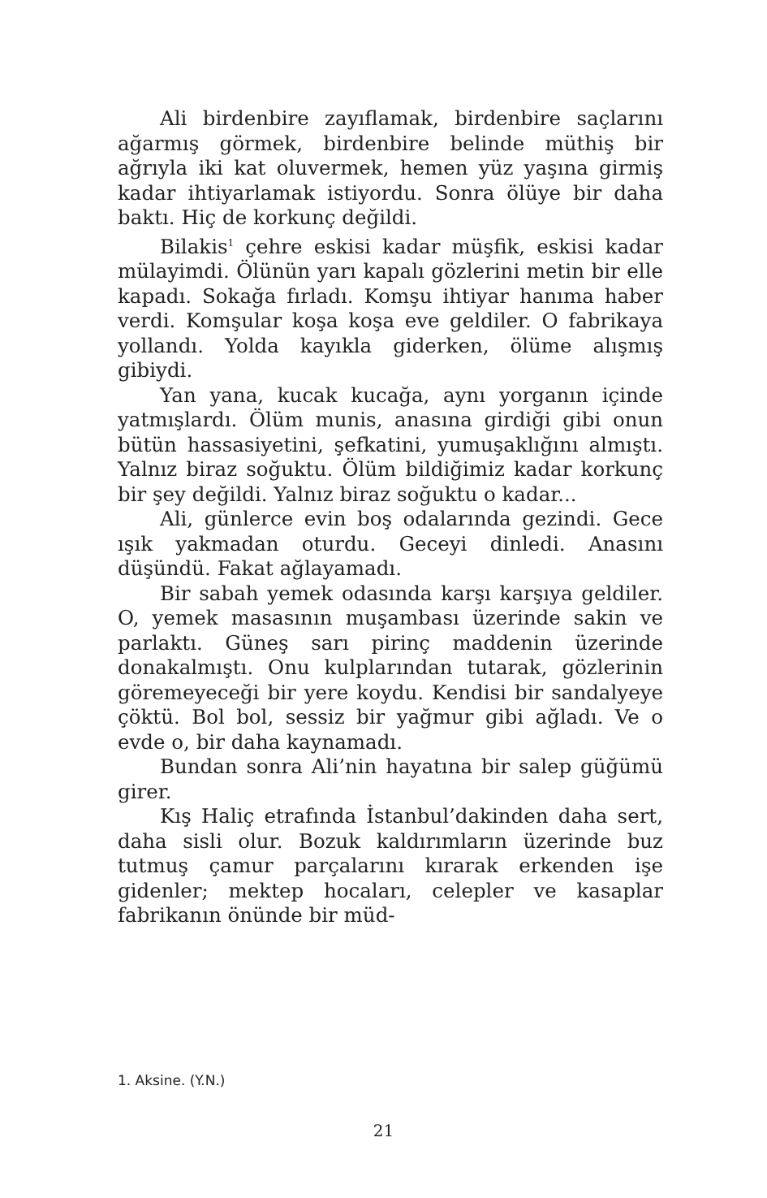Ali birdenbire zayıflamak, birdenbire saçlarını ağarmış görmek, birdenbire belinde müthiş bir ağrıyla iki kat oluvermek, hemen yüz yaşına girmiş kadar ihtiyarlamak istiyordu. Sonra ölüye bir daha baktı. Hiç de korkunç değildi.
Bilakis<sup>1</sup> çehre eskisi kadar müşfik, eskisi kadar mülayimdi. Ölünün yarı kapalı gözlerini metin bir elle kapadı. Sokağa fırladı. Komşu ihtiyar hanıma haber verdi. Komşular koşa koşa eve geldiler. O fabrikaya yollandı. Yolda kayıkla giderken, ölüme alışmış gibiydi.
Yan yana, kucak kucağa, aynı yorganın içinde yatmışlardı. Ölüm munis, anasına girdiği gibi onun bütün hassasiyetini, şefkatini, yumuşaklığını almıştı. Yalnız biraz soğuktu. Ölüm bildiğimiz kadar korkunç bir şey değildi. Yalnız biraz soğuktu o kadar...
Ali, günlerce evin boş odalarında gezindi. Gece ışık yakmadan oturdu. Geceyi dinledi. Anasını düşündü. Fakat ağlayamadı.
Bir sabah yemek odasında karşı karşıya geldiler. O, yemek masasının muşambası üzerinde sakin ve parlaktı. Güneş sarı pirinç maddenin üzerinde donakalmıştı. Onu kulplarından tutarak, gözlerinin göremeyeceği bir yere koydu. Kendisi bir sandalyeye çöktü. Bol bol, sessiz bir yağmur gibi ağladı. Ve o evde o, bir daha kaynamadı.
Bundan sonra Ali’nin hayatına bir salep güğümü girer.
Kış Haliç etrafında İstanbul’dakinden daha sert, daha sisli olur. Bozuk kaldırımların üzerinde buz tutmuş çamur parçalarını kırarak erkenden işe gidenler; mektep hocaları, celepler ve kasaplar fabrikanın önünde bir müd-
1. Aksine. (Y.N.)
21